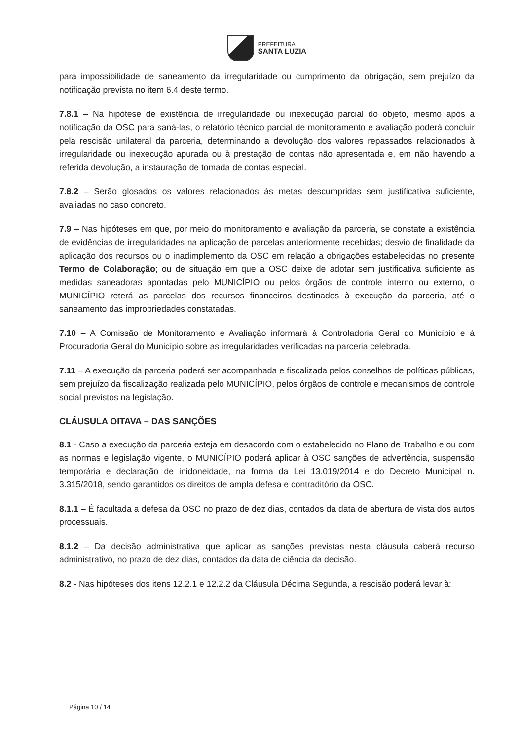PREFEITURA
SANTA LUZIA
para impossibilidade de saneamento da irregularidade ou cumprimento da obrigação, sem prejuízo da notificação prevista no item 6.4 deste termo.
7.8.1 – Na hipótese de existência de irregularidade ou inexecução parcial do objeto, mesmo após a notificação da OSC para saná-las, o relatório técnico parcial de monitoramento e avaliação poderá concluir pela rescisão unilateral da parceria, determinando a devolução dos valores repassados relacionados à irregularidade ou inexecução apurada ou à prestação de contas não apresentada e, em não havendo a referida devolução, a instauração de tomada de contas especial.
7.8.2 – Serão glosados os valores relacionados às metas descumpridas sem justificativa suficiente, avaliadas no caso concreto.
7.9 – Nas hipóteses em que, por meio do monitoramento e avaliação da parceria, se constate a existência de evidências de irregularidades na aplicação de parcelas anteriormente recebidas; desvio de finalidade da aplicação dos recursos ou o inadimplemento da OSC em relação a obrigações estabelecidas no presente Termo de Colaboração; ou de situação em que a OSC deixe de adotar sem justificativa suficiente as medidas saneadoras apontadas pelo MUNICÍPIO ou pelos órgãos de controle interno ou externo, o MUNICÍPIO reterá as parcelas dos recursos financeiros destinados à execução da parceria, até o saneamento das impropriedades constatadas.
7.10 – A Comissão de Monitoramento e Avaliação informará à Controladoria Geral do Município e à Procuradoria Geral do Município sobre as irregularidades verificadas na parceria celebrada.
7.11 – A execução da parceria poderá ser acompanhada e fiscalizada pelos conselhos de políticas públicas, sem prejuízo da fiscalização realizada pelo MUNICÍPIO, pelos órgãos de controle e mecanismos de controle social previstos na legislação.
CLÁUSULA OITAVA – DAS SANÇÕES
8.1 - Caso a execução da parceria esteja em desacordo com o estabelecido no Plano de Trabalho e ou com as normas e legislação vigente, o MUNICÍPIO poderá aplicar à OSC sanções de advertência, suspensão temporária e declaração de inidoneidade, na forma da Lei 13.019/2014 e do Decreto Municipal n. 3.315/2018, sendo garantidos os direitos de ampla defesa e contraditório da OSC.
8.1.1 – É facultada a defesa da OSC no prazo de dez dias, contados da data de abertura de vista dos autos processuais.
8.1.2 – Da decisão administrativa que aplicar as sanções previstas nesta cláusula caberá recurso administrativo, no prazo de dez dias, contados da data de ciência da decisão.
8.2 - Nas hipóteses dos itens 12.2.1 e 12.2.2 da Cláusula Décima Segunda, a rescisão poderá levar à:
Página 10 / 14